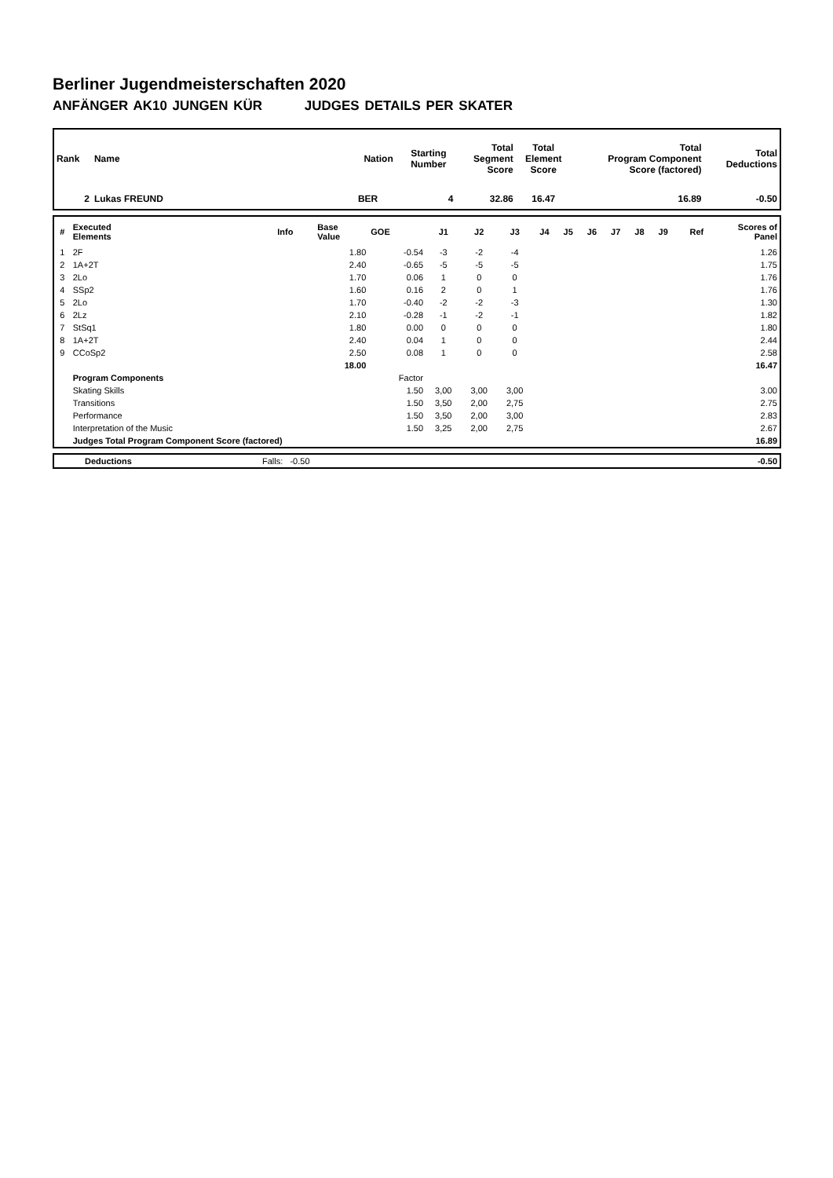Berliner Jugendmeisterschaften 2020
ANFÄNGER AK10 JUNGEN KÜR JUDGES DETAILS PER SKATER
| Rank | Name | Nation | Starting Number | Total Segment Score | Total Element Score | Total Program Component Score (factored) | Total Deductions |
| --- | --- | --- | --- | --- | --- | --- | --- |
| 2 | Lukas FREUND | BER | 4 | 32.86 | 16.47 | 16.89 | -0.50 |
| # | Executed Elements | Info | Base Value | GOE | J1 | J2 | J3 | J4 | J5 | J6 | J7 | J8 | J9 | Ref | Scores of Panel |
| 1 | 2F | | 1.80 | -0.54 | -3 | -2 | -4 | | | | | | | | 1.26 |
| 2 | 1A+2T | | 2.40 | -0.65 | -5 | -5 | -5 | | | | | | | | 1.75 |
| 3 | 2Lo | | 1.70 | 0.06 | 1 | 0 | 0 | | | | | | | | 1.76 |
| 4 | SSp2 | | 1.60 | 0.16 | 2 | 0 | 1 | | | | | | | | 1.76 |
| 5 | 2Lo | | 1.70 | -0.40 | -2 | -2 | -3 | | | | | | | | 1.30 |
| 6 | 2Lz | | 2.10 | -0.28 | -1 | -2 | -1 | | | | | | | | 1.82 |
| 7 | StSq1 | | 1.80 | 0.00 | 0 | 0 | 0 | | | | | | | | 1.80 |
| 8 | 1A+2T | | 2.40 | 0.04 | 1 | 0 | 0 | | | | | | | | 2.44 |
| 9 | CCoSp2 | | 2.50 | 0.08 | 1 | 0 | 0 | | | | | | | | 2.58 |
| | | | 18.00 | | | | | | | | | | | | 16.47 |
| | Program Components | | | Factor | | | | | | | | | | | |
| | Skating Skills | | | 1.50 | 3,00 | 3,00 | 3,00 | | | | | | | | 3.00 |
| | Transitions | | | 1.50 | 3,50 | 2,00 | 2,75 | | | | | | | | 2.75 |
| | Performance | | | 1.50 | 3,50 | 2,00 | 3,00 | | | | | | | | 2.83 |
| | Interpretation of the Music | | | 1.50 | 3,25 | 2,00 | 2,75 | | | | | | | | 2.67 |
| | Judges Total Program Component Score (factored) | | | | | | | | | | | | | | 16.89 |
| | Deductions | Falls: -0.50 | -0.50 |